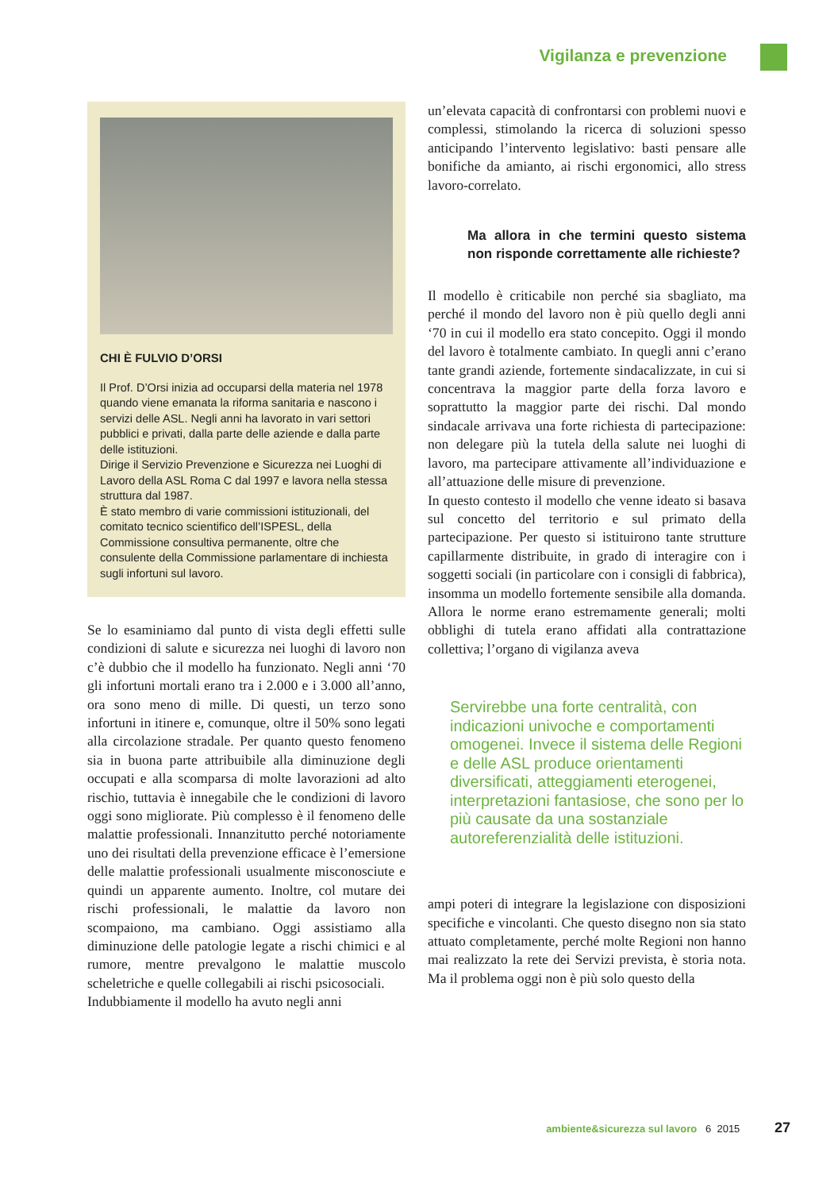Vigilanza e prevenzione
CHI È FULVIO D’ORSI
Il Prof. D’Orsi inizia ad occuparsi della materia nel 1978 quando viene emanata la riforma sanitaria e nascono i servizi delle ASL. Negli anni ha lavorato in vari settori pubblici e privati, dalla parte delle aziende e dalla parte delle istituzioni.
Dirige il Servizio Prevenzione e Sicurezza nei Luoghi di Lavoro della ASL Roma C dal 1997 e lavora nella stessa struttura dal 1987.
È stato membro di varie commissioni istituzionali, del comitato tecnico scientifico dell’ISPESL, della Commissione consultiva permanente, oltre che consulente della Commissione parlamentare di inchiesta sugli infortuni sul lavoro.
Se lo esaminiamo dal punto di vista degli effetti sulle condizioni di salute e sicurezza nei luoghi di lavoro non c’è dubbio che il modello ha funzionato. Negli anni ‘70 gli infortuni mortali erano tra i 2.000 e i 3.000 all’anno, ora sono meno di mille. Di questi, un terzo sono infortuni in itinere e, comunque, oltre il 50% sono legati alla circolazione stradale. Per quanto questo fenomeno sia in buona parte attribuibile alla diminuzione degli occupati e alla scomparsa di molte lavorazioni ad alto rischio, tuttavia è innegabile che le condizioni di lavoro oggi sono migliorate. Più complesso è il fenomeno delle malattie professionali. Innanzitutto perché notoriamente uno dei risultati della prevenzione efficace è l’emersione delle malattie professionali usualmente misconosciute e quindi un apparente aumento. Inoltre, col mutare dei rischi professionali, le malattie da lavoro non scompaiono, ma cambiano. Oggi assistiamo alla diminuzione delle patologie legate a rischi chimici e al rumore, mentre prevalgono le malattie muscolo scheletriche e quelle collegabili ai rischi psicosociali.
Indubbiamente il modello ha avuto negli anni
un’elevata capacità di confrontarsi con problemi nuovi e complessi, stimolando la ricerca di soluzioni spesso anticipando l’intervento legislativo: basti pensare alle bonifiche da amianto, ai rischi ergonomici, allo stress lavoro-correlato.
Ma allora in che termini questo sistema non risponde correttamente alle richieste?
Il modello è criticabile non perché sia sbagliato, ma perché il mondo del lavoro non è più quello degli anni ‘70 in cui il modello era stato concepito. Oggi il mondo del lavoro è totalmente cambiato. In quegli anni c’erano tante grandi aziende, fortemente sindacalizzate, in cui si concentrava la maggior parte della forza lavoro e soprattutto la maggior parte dei rischi. Dal mondo sindacale arrivava una forte richiesta di partecipazione: non delegare più la tutela della salute nei luoghi di lavoro, ma partecipare attivamente all’individuazione e all’attuazione delle misure di prevenzione.
In questo contesto il modello che venne ideato si basava sul concetto del territorio e sul primato della partecipazione. Per questo si istituirono tante strutture capillarmente distribuite, in grado di interagire con i soggetti sociali (in particolare con i consigli di fabbrica), insomma un modello fortemente sensibile alla domanda. Allora le norme erano estremamente generali; molti obblighi di tutela erano affidati alla contrattazione collettiva; l’organo di vigilanza aveva
Servirebbe una forte centralità, con indicazioni univoche e comportamenti omogenei. Invece il sistema delle Regioni e delle ASL produce orientamenti diversificati, atteggiamenti eterogenei, interpretazioni fantasiose, che sono per lo più causate da una sostanziale autoreferenzialità delle istituzioni.
ampi poteri di integrare la legislazione con disposizioni specifiche e vincolanti. Che questo disegno non sia stato attuato completamente, perché molte Regioni non hanno mai realizzato la rete dei Servizi prevista, è storia nota. Ma il problema oggi non è più solo questo della
ambiente&sicurezza sul lavoro 6 2015 27